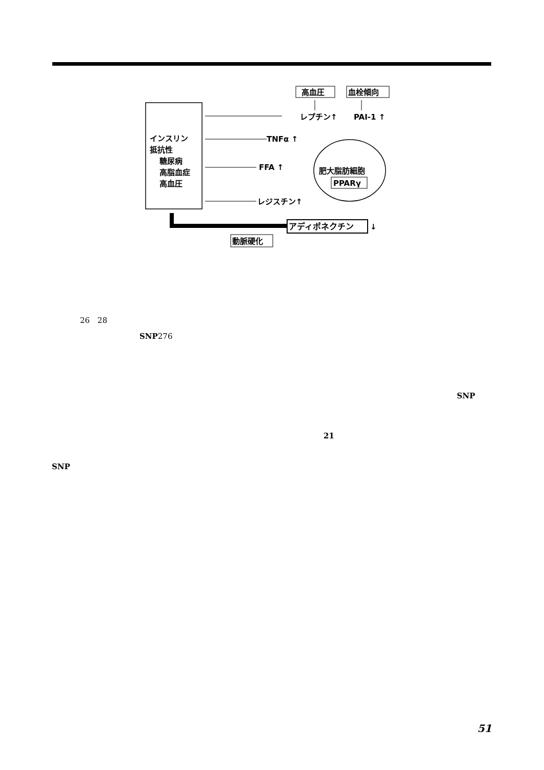インスリン
抵抗性
糖尿病
高脂血症
高血圧
高血圧
血栓傾向
レプチン↑
PAI-1 ↑
TNFα ↑
FFA ↑
レジスチン↑
肥大脂肪細胞
PPARγ
アディポネクチン
↓
動脈硬化
26　28
SNP276
SNP
21
SNP
51